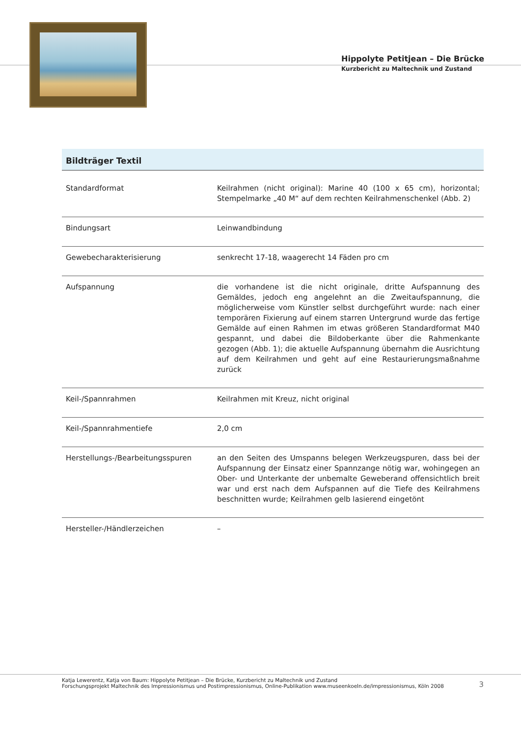Hippolyte Petitjean – Die Brücke
Kurzbericht zu Maltechnik und Zustand
Bildträger Textil
| Standardformat | Keilrahmen (nicht original): Marine 40 (100 x 65 cm), horizontal; Stempelmarke „40 M“ auf dem rechten Keilrahmenschenkel (Abb. 2) |
| Bindungsart | Leinwandbindung |
| Gewebecharakterisierung | senkrecht 17-18, waagerecht 14 Fäden pro cm |
| Aufspannung | die vorhandene ist die nicht originale, dritte Aufspannung des Gemäldes, jedoch eng angelehnt an die Zweitaufspannung, die möglicherweise vom Künstler selbst durchgeführt wurde: nach einer temporären Fixierung auf einem starren Untergrund wurde das fertige Gemälde auf einen Rahmen im etwas größeren Standardformat M40 gespannt, und dabei die Bildoberkante über die Rahmenkante gezogen (Abb. 1); die aktuelle Aufspannung übernahm die Ausrichtung auf dem Keilrahmen und geht auf eine Restaurierungsmaßnahme zurück |
| Keil-/Spannrahmen | Keilrahmen mit Kreuz, nicht original |
| Keil-/Spannrahmentiefe | 2,0 cm |
| Herstellungs-/Bearbeitungsspuren | an den Seiten des Umspanns belegen Werkzeugspuren, dass bei der Aufspannung der Einsatz einer Spannzange nötig war, wohingegen an Ober- und Unterkante der unbemalte Geweberand offensichtlich breit war und erst nach dem Aufspannen auf die Tiefe des Keilrahmens beschnitten wurde; Keilrahmen gelb lasierend eingetönt |
| Hersteller-/Händlerzeichen | – |
Katja Lewerentz, Katja von Baum: Hippolyte Petitjean – Die Brücke, Kurzbericht zu Maltechnik und Zustand
Forschungsprojekt Maltechnik des Impressionismus und Postimpressionismus, Online-Publikation www.museenkoeln.de/impressionismus, Köln 2008
3